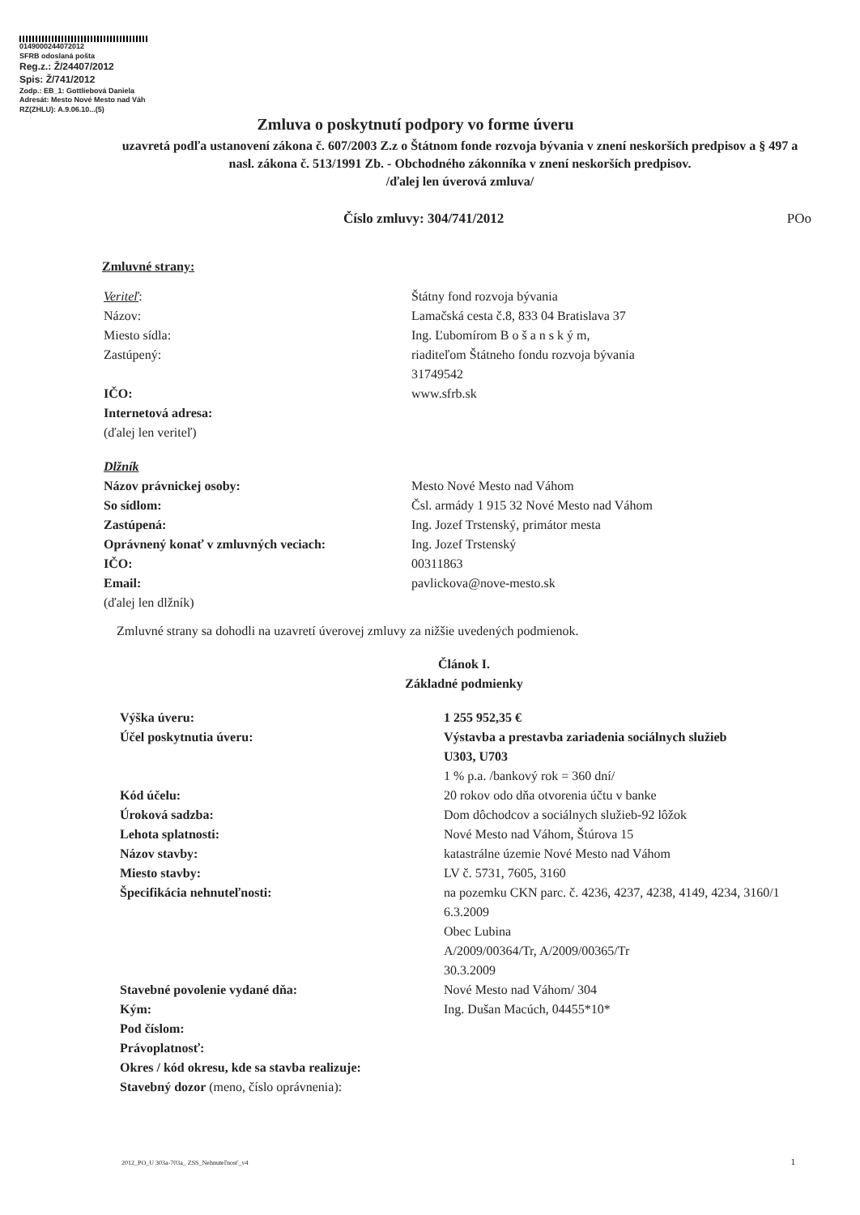0149000244072012
SFRB odoslaná pošta
Reg.z.: Ž/24407/2012
Spis: Ž/741/2012
Zodp.: EB_1: Gottliebová Daniela
Adresát: Mesto Nové Mesto nad Váh
RZ(ZHLU): A.9.06.10...(5)
Zmluva o poskytnutí podpory vo forme úveru
uzavretá podľa ustanovení zákona č. 607/2003 Z.z o Štátnom fonde rozvoja bývania v znení neskorších predpisov a § 497 a nasl. zákona č. 513/1991 Zb. - Obchodného zákonníka v znení neskorších predpisov.
/ďalej len úverová zmluva/
Číslo zmluvy: 304/741/2012 POo
Zmluvné strany:
Veriteľ:
Názov:
Miesto sídla:
Zastúpený:
IČO:
Internetová adresa:
(ďalej len veriteľ)
Štátny fond rozvoja bývania
Lamačská cesta č.8, 833 04 Bratislava 37
Ing. Ľubomírom B o š a n s k ý m,
riaditeľom Štátneho fondu rozvoja bývania
31749542
www.sfrb.sk
Dlžník
Názov právnickej osoby:
So sídlom:
Zastúpená:
Oprávnený konať v zmluvných veciach:
IČO:
Email:
(ďalej len dlžník)
Mesto Nové Mesto nad Váhom
Čsl. armády 1 915 32 Nové Mesto nad Váhom
Ing. Jozef Trstenský, primátor mesta
Ing. Jozef Trstenský
00311863
pavlickova@nove-mesto.sk
Zmluvné strany sa dohodli na uzavretí úverovej zmluvy za nižšie uvedených podmienok.
Článok I.
Základné podmienky
Výška úveru:
Účel poskytnutia úveru:
Kód účelu:
Úroková sadzba:
Lehota splatnosti:
Názov stavby:
Miesto stavby:
Špecifikácia nehnuteľnosti:
Stavebné povolenie vydané dňa:
Kým:
Pod číslom:
Právoplatnosť:
Okres / kód okresu, kde sa stavba realizuje:
Stavebný dozor (meno, číslo oprávnenia):
1 255 952,35 €
Výstavba a prestavba zariadenia sociálnych služieb
U303, U703
1 % p.a. /bankový rok = 360 dní/
20 rokov odo dňa otvorenia účtu v banke
Dom dôchodcov a sociálnych služieb-92 lôžok
Nové Mesto nad Váhom, Štúrova 15
katastrálne územie Nové Mesto nad Váhom
LV č. 5731, 7605, 3160
na pozemku CKN parc. č. 4236, 4237, 4238, 4149, 4234, 3160/1
6.3.2009
Obec Lubina
A/2009/00364/Tr, A/2009/00365/Tr
30.3.2009
Nové Mesto nad Váhom/ 304
Ing. Dušan Macúch, 04455*10*
2012_PO_U 303a-703a_ ZSS_Nehnuteľnosť_v4
1